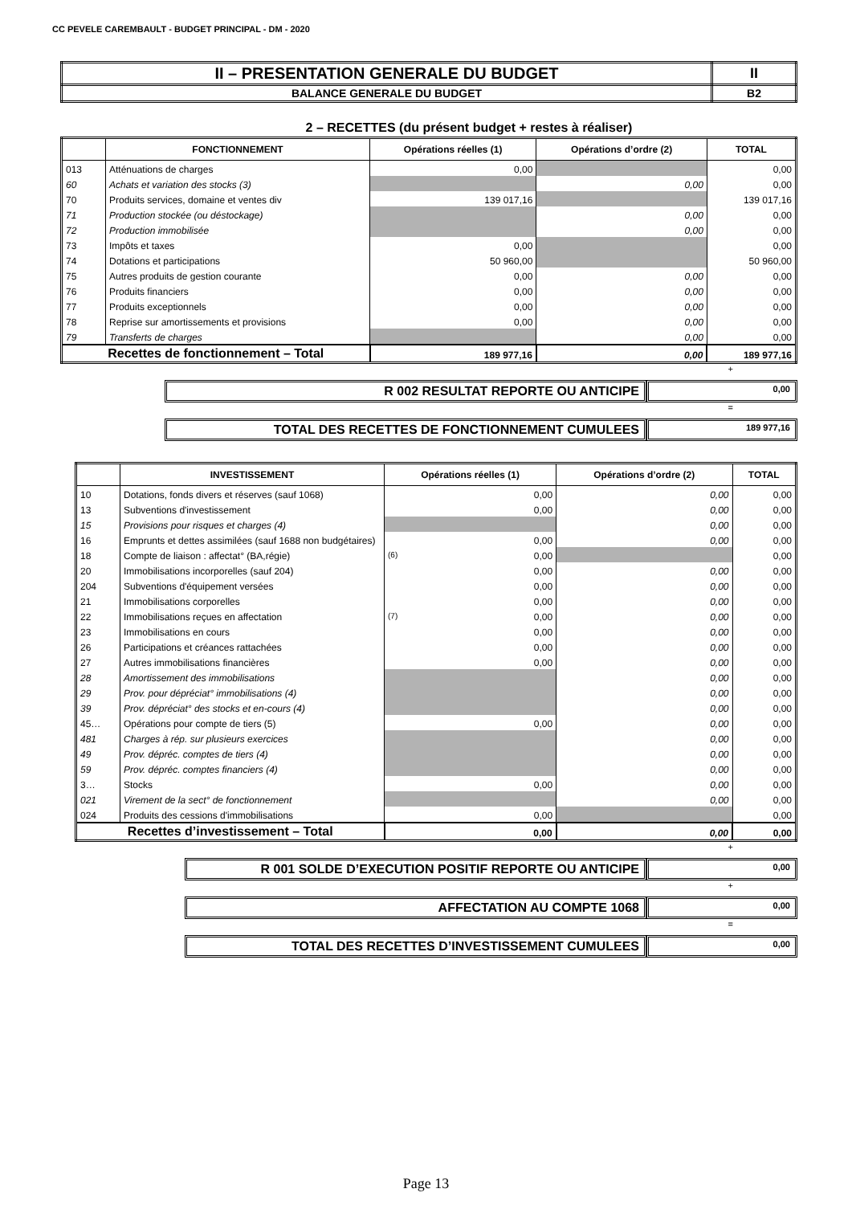CC PEVELE CAREMBAULT - BUDGET PRINCIPAL - DM - 2020
| II – PRESENTATION GENERALE DU BUDGET | II |
| BALANCE GENERALE DU BUDGET | B2 |
2 – RECETTES (du présent budget + restes à réaliser)
| | FONCTIONNEMENT | Opérations réelles (1) | Opérations d’ordre (2) | TOTAL |
| --- | --- | --- | --- | --- |
| 013 | Atténuations de charges | 0,00 | | 0,00 |
| 60 | Achats et variation des stocks (3) | | 0,00 | 0,00 |
| 70 | Produits services, domaine et ventes div | 139 017,16 | | 139 017,16 |
| 71 | Production stockée (ou déstockage) | | 0,00 | 0,00 |
| 72 | Production immobilisée | | 0,00 | 0,00 |
| 73 | Impôts et taxes | 0,00 | | 0,00 |
| 74 | Dotations et participations | 50 960,00 | | 50 960,00 |
| 75 | Autres produits de gestion courante | 0,00 | 0,00 | 0,00 |
| 76 | Produits financiers | 0,00 | 0,00 | 0,00 |
| 77 | Produits exceptionnels | 0,00 | 0,00 | 0,00 |
| 78 | Reprise sur amortissements et provisions | 0,00 | 0,00 | 0,00 |
| 79 | Transferts de charges | | 0,00 | 0,00 |
| Recettes de fonctionnement – Total | | 189 977,16 | 0,00 | 189 977,16 |
+
R 002 RESULTAT REPORTE OU ANTICIPE
0,00
=
TOTAL DES RECETTES DE FONCTIONNEMENT CUMULEES
189 977,16
| | INVESTISSEMENT | Opérations réelles (1) | Opérations d’ordre (2) | TOTAL |
| --- | --- | --- | --- | --- |
| 10 | Dotations, fonds divers et réserves (sauf 1068) | 0,00 | 0,00 | 0,00 |
| 13 | Subventions d'investissement | 0,00 | 0,00 | 0,00 |
| 15 | Provisions pour risques et charges (4) | | 0,00 | 0,00 |
| 16 | Emprunts et dettes assimilées (sauf 1688 non budgétaires) | 0,00 | 0,00 | 0,00 |
| 18 | Compte de liaison : affectat° (BA,régie) | (6) 0,00 | | 0,00 |
| 20 | Immobilisations incorporelles (sauf 204) | 0,00 | 0,00 | 0,00 |
| 204 | Subventions d'équipement versées | 0,00 | 0,00 | 0,00 |
| 21 | Immobilisations corporelles | 0,00 | 0,00 | 0,00 |
| 22 | Immobilisations reçues en affectation | (7) 0,00 | 0,00 | 0,00 |
| 23 | Immobilisations en cours | 0,00 | 0,00 | 0,00 |
| 26 | Participations et créances rattachées | 0,00 | 0,00 | 0,00 |
| 27 | Autres immobilisations financières | 0,00 | 0,00 | 0,00 |
| 28 | Amortissement des immobilisations | | 0,00 | 0,00 |
| 29 | Prov. pour dépréciat° immobilisations (4) | | 0,00 | 0,00 |
| 39 | Prov. dépréciat° des stocks et en-cours (4) | | 0,00 | 0,00 |
| 45… | Opérations pour compte de tiers (5) | 0,00 | 0,00 | 0,00 |
| 481 | Charges à rép. sur plusieurs exercices | | 0,00 | 0,00 |
| 49 | Prov. dépréc. comptes de tiers (4) | | 0,00 | 0,00 |
| 59 | Prov. dépréc. comptes financiers (4) | | 0,00 | 0,00 |
| 3… | Stocks | 0,00 | 0,00 | 0,00 |
| 021 | Virement de la sect° de fonctionnement | | 0,00 | 0,00 |
| 024 | Produits des cessions d'immobilisations | 0,00 | | 0,00 |
| Recettes d’investissement – Total | | 0,00 | 0,00 | 0,00 |
+
R 001 SOLDE D’EXECUTION POSITIF REPORTE OU ANTICIPE
0,00
+
AFFECTATION AU COMPTE 1068
0,00
=
TOTAL DES RECETTES D’INVESTISSEMENT CUMULEES
0,00
Page 13